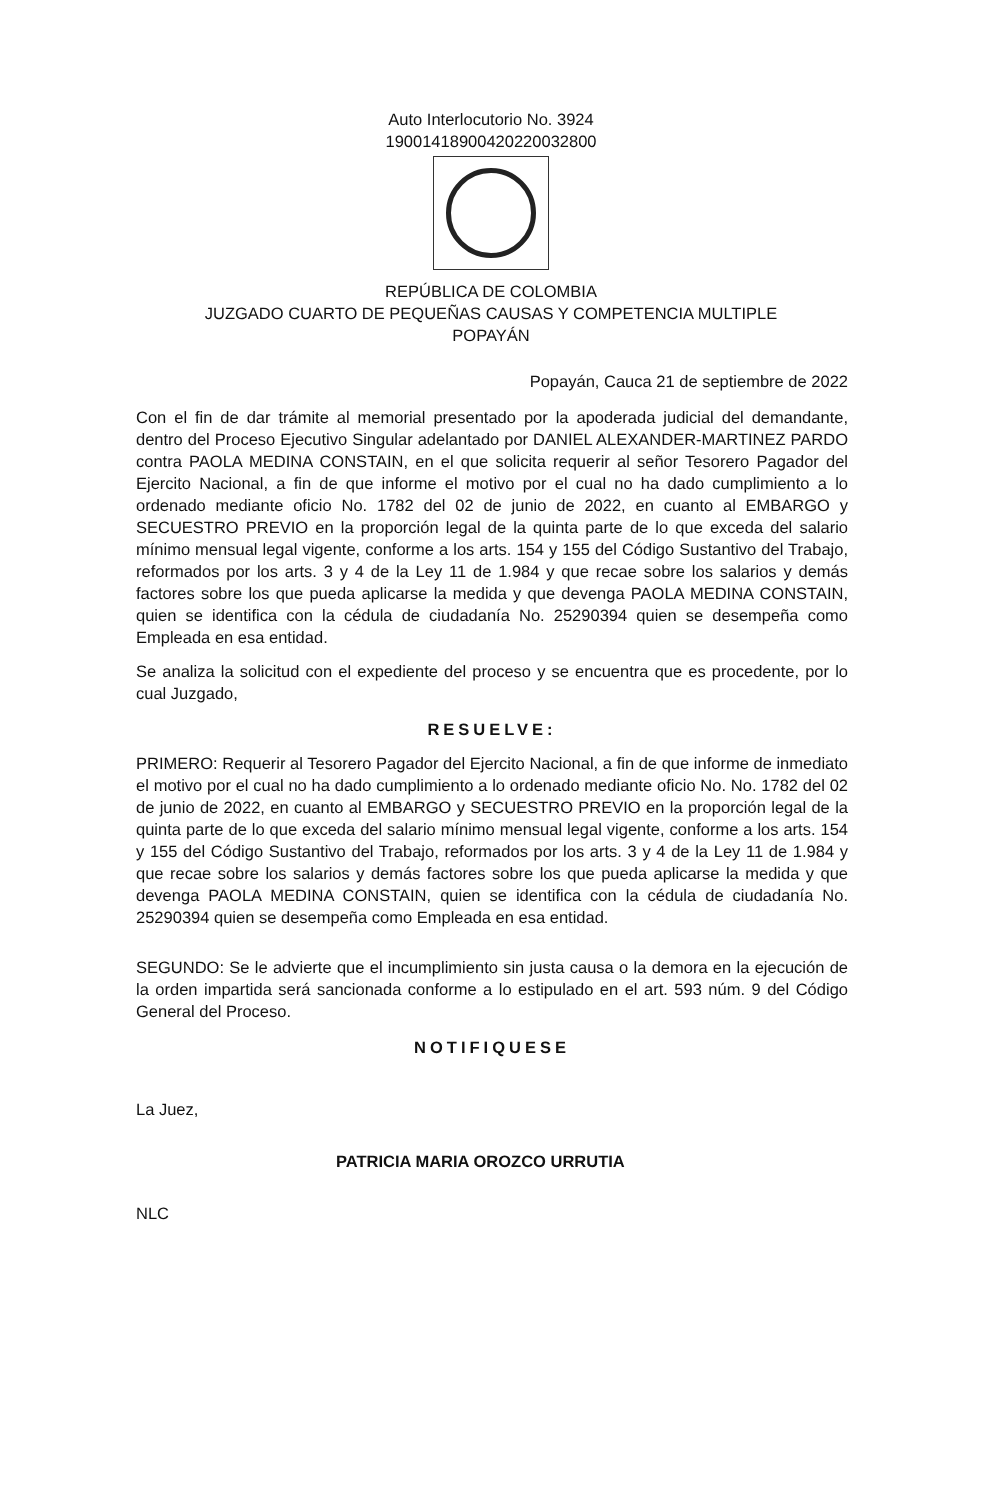Auto Interlocutorio No. 3924
19001418900420220032800
REPÚBLICA DE COLOMBIA
JUZGADO CUARTO DE PEQUEÑAS CAUSAS Y COMPETENCIA MULTIPLE
POPAYÁN
Popayán, Cauca 21 de septiembre de 2022
Con el fin de dar trámite al memorial presentado por la apoderada judicial del demandante, dentro del Proceso Ejecutivo Singular adelantado por DANIEL ALEXANDER-MARTINEZ PARDO contra PAOLA MEDINA CONSTAIN, en el que solicita requerir al señor Tesorero Pagador del Ejercito Nacional, a fin de que informe el motivo por el cual no ha dado cumplimiento a lo ordenado mediante oficio No. 1782 del 02 de junio de 2022, en cuanto al EMBARGO y SECUESTRO PREVIO en la proporción legal de la quinta parte de lo que exceda del salario mínimo mensual legal vigente, conforme a los arts. 154 y 155 del Código Sustantivo del Trabajo, reformados por los arts. 3 y 4 de la Ley 11 de 1.984 y que recae sobre los salarios y demás factores sobre los que pueda aplicarse la medida y que devenga PAOLA MEDINA CONSTAIN, quien se identifica con la cédula de ciudadanía No. 25290394 quien se desempeña como Empleada en esa entidad.
Se analiza la solicitud con el expediente del proceso y se encuentra que es procedente, por lo cual Juzgado,
RESUELVE:
PRIMERO: Requerir al Tesorero Pagador del Ejercito Nacional, a fin de que informe de inmediato el motivo por el cual no ha dado cumplimiento a lo ordenado mediante oficio No. No. 1782 del 02 de junio de 2022, en cuanto al EMBARGO y SECUESTRO PREVIO en la proporción legal de la quinta parte de lo que exceda del salario mínimo mensual legal vigente, conforme a los arts. 154 y 155 del Código Sustantivo del Trabajo, reformados por los arts. 3 y 4 de la Ley 11 de 1.984 y que recae sobre los salarios y demás factores sobre los que pueda aplicarse la medida y que devenga PAOLA MEDINA CONSTAIN, quien se identifica con la cédula de ciudadanía No. 25290394 quien se desempeña como Empleada en esa entidad.
SEGUNDO: Se le advierte que el incumplimiento sin justa causa o la demora en la ejecución de la orden impartida será sancionada conforme a lo estipulado en el art. 593 núm. 9 del Código General del Proceso.
NOTIFIQUESE
La Juez,
PATRICIA MARIA OROZCO URRUTIA
NLC